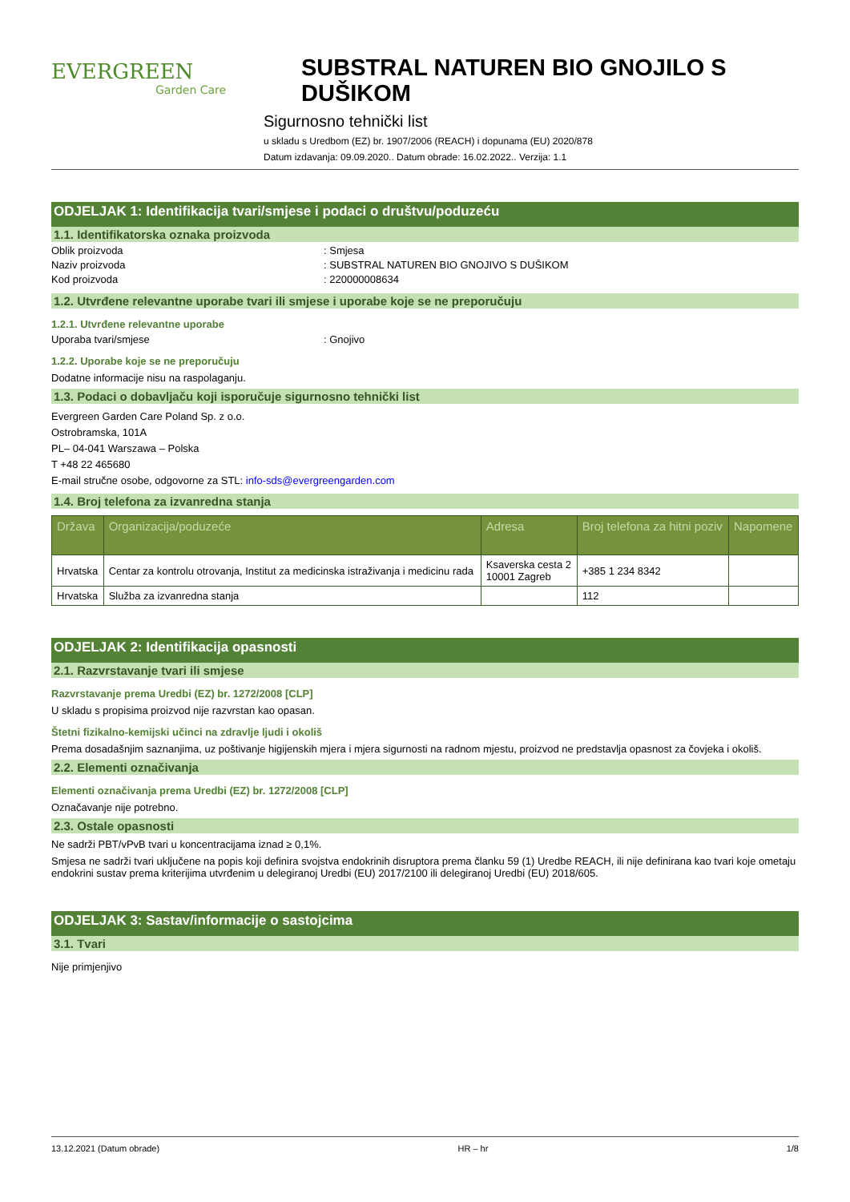EVERGREEN
Garden Care
SUBSTRAL NATUREN BIO GNOJILO S DUŠIKOM
Sigurnosno tehnički list
u skladu s Uredbom (EZ) br. 1907/2006 (REACH) i dopunama (EU) 2020/878
Datum izdavanja: 09.09.2020.. Datum obrade: 16.02.2022.. Verzija: 1.1
ODJELJAK 1: Identifikacija tvari/smjese i podaci o društvu/poduzeću
1.1. Identifikatorska oznaka proizvoda
Oblik proizvoda: Smjesa
Naziv proizvoda: SUBSTRAL NATUREN BIO GNOJIVO S DUŠIKOM
Kod proizvoda: 220000008634
1.2. Utvrđene relevantne uporabe tvari ili smjese i uporabe koje se ne preporučuju
1.2.1. Utvrđene relevantne uporabe
Uporaba tvari/smjese: Gnojivo
1.2.2. Uporabe koje se ne preporučuju
Dodatne informacije nisu na raspolaganju.
1.3. Podaci o dobavljaču koji isporučuje sigurnosno tehnički list
Evergreen Garden Care Poland Sp. z o.o.
Ostrobramska, 101A
PL– 04-041 Warszawa – Polska
T +48 22 465680
E-mail stručne osobe, odgovorne za STL: info-sds@evergreengarden.com
1.4. Broj telefona za izvanredna stanja
| Država | Organizacija/poduzeće | Adresa | Broj telefona za hitni poziv | Napomene |
| --- | --- | --- | --- | --- |
| Hrvatska | Centar za kontrolu otrovanja, Institut za medicinska istraživanja i medicinu rada | Ksaverska cesta 2 10001 Zagreb | +385 1 234 8342 | |
| Hrvatska | Služba za izvanredna stanja | | 112 | |
ODJELJAK 2: Identifikacija opasnosti
2.1. Razvrstavanje tvari ili smjese
Razvrstavanje prema Uredbi (EZ) br. 1272/2008 [CLP]
U skladu s propisima proizvod nije razvrstan kao opasan.
Štetni fizikalno-kemijski učinci na zdravlje ljudi i okoliš
Prema dosadašnjim saznanjima, uz poštivanje higijenskih mjera i mjera sigurnosti na radnom mjestu, proizvod ne predstavlja opasnost za čovjeka i okoliš.
2.2. Elementi označivanja
Elementi označivanja prema Uredbi (EZ) br. 1272/2008 [CLP]
Označavanje nije potrebno.
2.3. Ostale opasnosti
Ne sadrži PBT/vPvB tvari u koncentracijama iznad ≥ 0,1%.
Smjesa ne sadrži tvari uključene na popis koji definira svojstva endokrinih disruptora prema članku 59 (1) Uredbe REACH, ili nije definirana kao tvari koje ometaju endokrini sustav prema kriterijima utvrđenim u delegiranoj Uredbi (EU) 2017/2100 ili delegiranoj Uredbi (EU) 2018/605.
ODJELJAK 3: Sastav/informacije o sastojcima
3.1. Tvari
Nije primjenjivo
13.12.2021 (Datum obrade) HR – hr 1/8